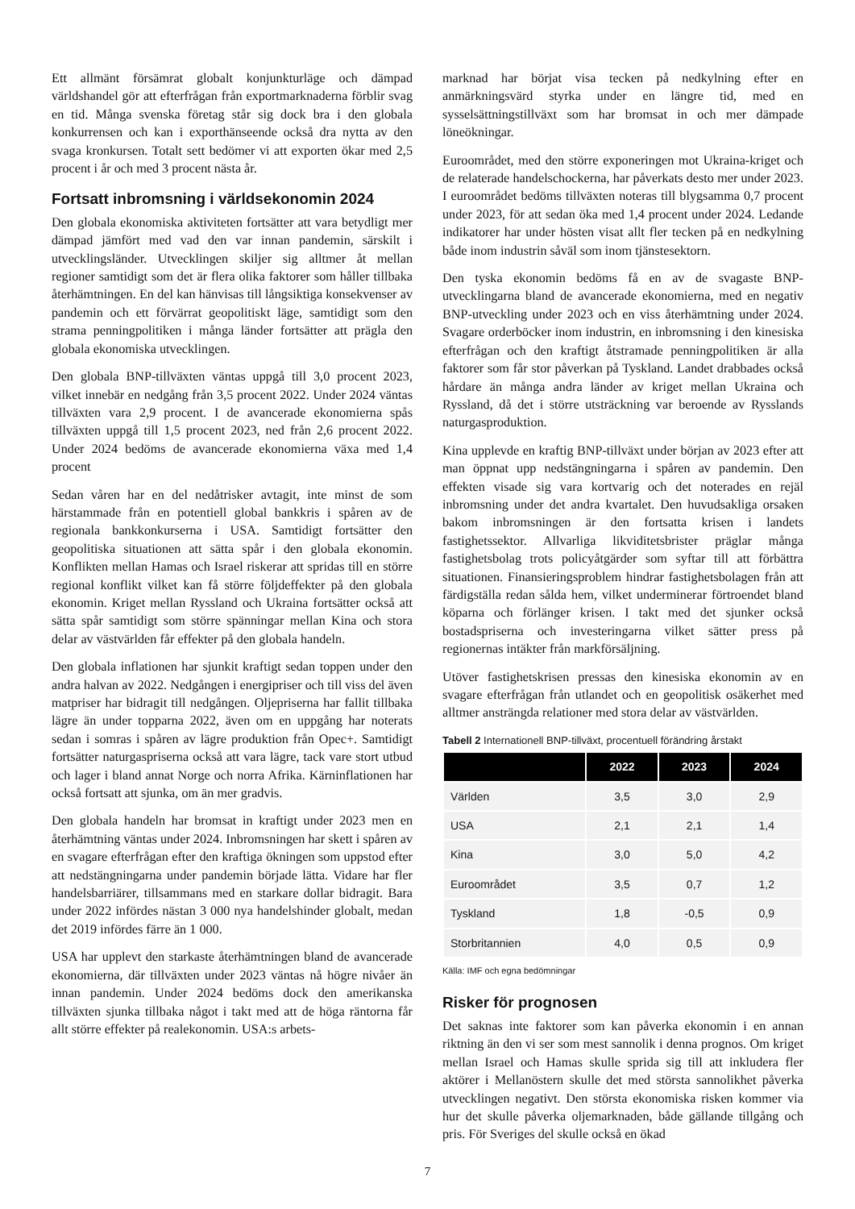Ett allmänt försämrat globalt konjunkturläge och dämpad världshandel gör att efterfrågan från exportmarknaderna förblir svag en tid. Många svenska företag står sig dock bra i den globala konkurrensen och kan i exporthänseende också dra nytta av den svaga kronkursen. Totalt sett bedömer vi att exporten ökar med 2,5 procent i år och med 3 procent nästa år.
Fortsatt inbromsning i världsekonomin 2024
Den globala ekonomiska aktiviteten fortsätter att vara betydligt mer dämpad jämfört med vad den var innan pandemin, särskilt i utvecklingsländer. Utvecklingen skiljer sig alltmer åt mellan regioner samtidigt som det är flera olika faktorer som håller tillbaka återhämtningen. En del kan hänvisas till långsiktiga konsekvenser av pandemin och ett förvärrat geopolitiskt läge, samtidigt som den strama penningpolitiken i många länder fortsätter att prägla den globala ekonomiska utvecklingen.
Den globala BNP-tillväxten väntas uppgå till 3,0 procent 2023, vilket innebär en nedgång från 3,5 procent 2022. Under 2024 väntas tillväxten vara 2,9 procent. I de avancerade ekonomierna spås tillväxten uppgå till 1,5 procent 2023, ned från 2,6 procent 2022. Under 2024 bedöms de avancerade ekonomierna växa med 1,4 procent
Sedan våren har en del nedåtrisker avtagit, inte minst de som härstammade från en potentiell global bankkris i spåren av de regionala bankkonkurserna i USA. Samtidigt fortsätter den geopolitiska situationen att sätta spår i den globala ekonomin. Konflikten mellan Hamas och Israel riskerar att spridas till en större regional konflikt vilket kan få större följdeffekter på den globala ekonomin. Kriget mellan Ryssland och Ukraina fortsätter också att sätta spår samtidigt som större spänningar mellan Kina och stora delar av västvärlden får effekter på den globala handeln.
Den globala inflationen har sjunkit kraftigt sedan toppen under den andra halvan av 2022. Nedgången i energipriser och till viss del även matpriser har bidragit till nedgången. Oljepriserna har fallit tillbaka lägre än under topparna 2022, även om en uppgång har noterats sedan i somras i spåren av lägre produktion från Opec+. Samtidigt fortsätter naturgaspriserna också att vara lägre, tack vare stort utbud och lager i bland annat Norge och norra Afrika. Kärninflationen har också fortsatt att sjunka, om än mer gradvis.
Den globala handeln har bromsat in kraftigt under 2023 men en återhämtning väntas under 2024. Inbromsningen har skett i spåren av en svagare efterfrågan efter den kraftiga ökningen som uppstod efter att nedstängningarna under pandemin började lätta. Vidare har fler handelsbarriärer, tillsammans med en starkare dollar bidragit. Bara under 2022 infördes nästan 3 000 nya handelshinder globalt, medan det 2019 infördes färre än 1 000.
USA har upplevt den starkaste återhämtningen bland de avancerade ekonomierna, där tillväxten under 2023 väntas nå högre nivåer än innan pandemin. Under 2024 bedöms dock den amerikanska tillväxten sjunka tillbaka något i takt med att de höga räntorna får allt större effekter på realekonomin. USA:s arbets-
marknad har börjat visa tecken på nedkylning efter en anmärkningsvärd styrka under en längre tid, med en sysselsättningstillväxt som har bromsat in och mer dämpade löneökningar.
Euroområdet, med den större exponeringen mot Ukraina-kriget och de relaterade handelschockerna, har påverkats desto mer under 2023. I euroområdet bedöms tillväxten noteras till blygsamma 0,7 procent under 2023, för att sedan öka med 1,4 procent under 2024. Ledande indikatorer har under hösten visat allt fler tecken på en nedkylning både inom industrin såväl som inom tjänstesektorn.
Den tyska ekonomin bedöms få en av de svagaste BNP-utvecklingarna bland de avancerade ekonomierna, med en negativ BNP-utveckling under 2023 och en viss återhämtning under 2024. Svagare orderböcker inom industrin, en inbromsning i den kinesiska efterfrågan och den kraftigt åtstramade penningpolitiken är alla faktorer som får stor påverkan på Tyskland. Landet drabbades också hårdare än många andra länder av kriget mellan Ukraina och Ryssland, då det i större utsträckning var beroende av Rysslands naturgasproduktion.
Kina upplevde en kraftig BNP-tillväxt under början av 2023 efter att man öppnat upp nedstängningarna i spåren av pandemin. Den effekten visade sig vara kortvarig och det noterades en rejäl inbromsning under det andra kvartalet. Den huvudsakliga orsaken bakom inbromsningen är den fortsatta krisen i landets fastighetssektor. Allvarliga likviditetsbrister präglar många fastighetsbolag trots policyåtgärder som syftar till att förbättra situationen. Finansieringsproblem hindrar fastighetsbolagen från att färdigställa redan sålda hem, vilket underminerar förtroendet bland köparna och förlänger krisen. I takt med det sjunker också bostadspriserna och investeringarna vilket sätter press på regionernas intäkter från markförsäljning.
Utöver fastighetskrisen pressas den kinesiska ekonomin av en svagare efterfrågan från utlandet och en geopolitisk osäkerhet med alltmer ansträngda relationer med stora delar av västvärlden.
Tabell 2 Internationell BNP-tillväxt, procentuell förändring årstakt
| | 2022 | 2023 | 2024 |
| --- | --- | --- | --- |
| Världen | 3,5 | 3,0 | 2,9 |
| USA | 2,1 | 2,1 | 1,4 |
| Kina | 3,0 | 5,0 | 4,2 |
| Euroområdet | 3,5 | 0,7 | 1,2 |
| Tyskland | 1,8 | -0,5 | 0,9 |
| Storbritannien | 4,0 | 0,5 | 0,9 |
Källa: IMF och egna bedömningar
Risker för prognosen
Det saknas inte faktorer som kan påverka ekonomin i en annan riktning än den vi ser som mest sannolik i denna prognos. Om kriget mellan Israel och Hamas skulle sprida sig till att inkludera fler aktörer i Mellanöstern skulle det med största sannolikhet påverka utvecklingen negativt. Den största ekonomiska risken kommer via hur det skulle påverka oljemarknaden, både gällande tillgång och pris. För Sveriges del skulle också en ökad
7